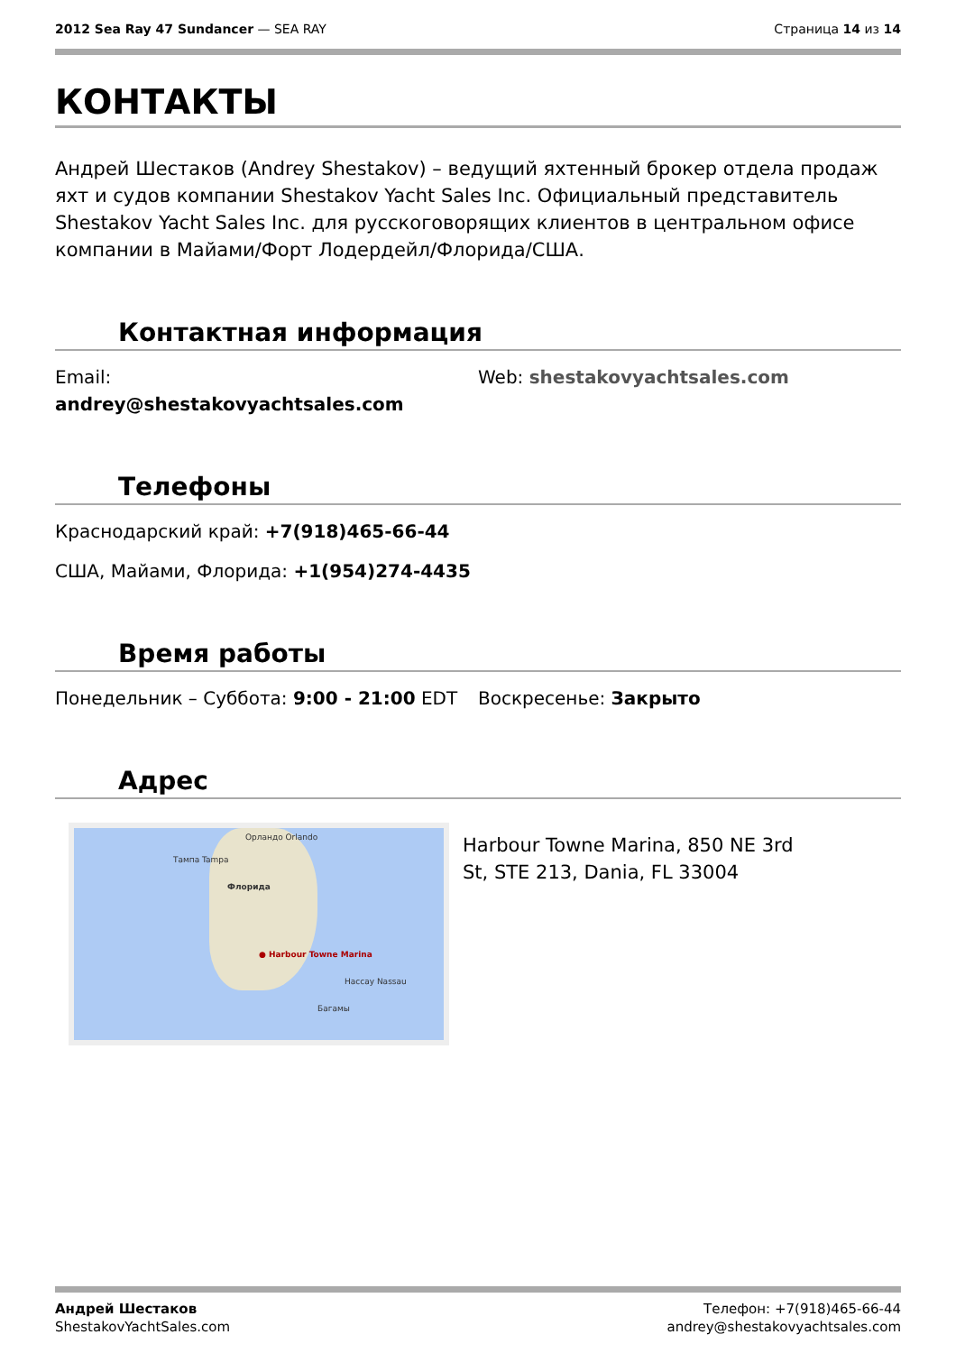2012 Sea Ray 47 Sundancer — SEA RAY
Страница 14 из 14
КОНТАКТЫ
Андрей Шестаков (Andrey Shestakov) – ведущий яхтенный брокер отдела продаж яхт и судов компании Shestakov Yacht Sales Inc. Официальный представитель Shestakov Yacht Sales Inc. для русскоговорящих клиентов в центральном офисе компании в Майами/Форт Лодердейл/Флорида/США.
Контактная информация
Email:
andrey@shestakovyachtsales.com
Web: shestakovyachtsales.com
Телефоны
Краснодарский край: +7(918)465-66-44
США, Майами, Флорида: +1(954)274-4435
Время работы
Понедельник – Суббота: 9:00 - 21:00 EDT
Воскресенье: Закрыто
Адрес
Орландо Orlando
Тампа Tampa
Флорида
● Harbour Towne Marina
Нассау Nassau
Багамы
Harbour Towne Marina, 850 NE 3rd
St, STE 213, Dania, FL 33004
Андрей Шестаков
ShestakovYachtSales.com
Телефон: +7(918)465-66-44
andrey@shestakovyachtsales.com